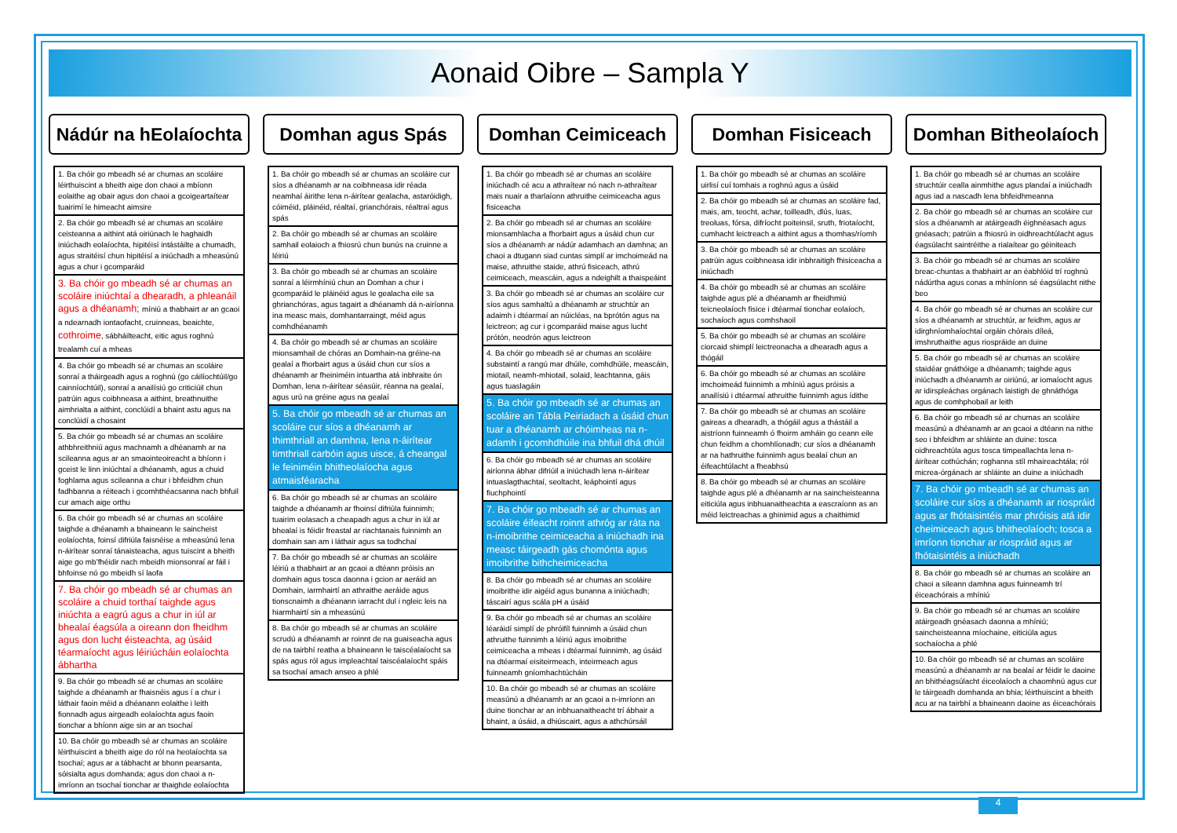Aonaid Oibre – Sampla Y
Nádúr na hEolaíochta
1. Ba chóir go mbeadh sé ar chumas an scoláire léirthuiscint a bheith aige don chaoi a mbíonn eolaithe ag obair agus don chaoi a gcoigeartaítear tuairimí le himeacht aimsire
2. Ba chóir go mbeadh sé ar chumas an scoláire ceisteanna a aithint atá oiriúnach le haghaidh iniúchadh eolaíochta, hipitéisí intástáilte a chumadh, agus straitéisí chun hipitéisí a iniúchadh a mheasúnú agus a chur i gcomparáid
3. Ba chóir go mbeadh sé ar chumas an scoláire iniúchtaí a dhearadh, a phleanáil agus a dhéanamh; míniú a thabhairt ar an gcaoi a ndearnadh iontaofacht, cruinneas, beaichte, cothroime, sábháilteacht, eitic agus roghnú trealamh cuí a mheas
4. Ba chóir go mbeadh sé ar chumas an scoláire sonraí a tháirgeadh agus a roghnú (go cáilíochtúil/go cainníochtúil), sonraí a anailísiú go criticiúil chun patrúin agus coibhneasa a aithint, breathnuithe aimhrialta a aithint, conclúidí a bhaint astu agus na conclúidí a chosaint
5. Ba chóir go mbeadh sé ar chumas an scoláire athbhreithniú agus machnamh a dhéanamh ar na scileanna agus ar an smaointeoireacht a bhíonn i gceist le linn iniúchtaí a dhéanamh, agus a chuid foghlama agus scileanna a chur i bhfeidhm chun fadhbanna a réiteach i gcomhthéacsanna nach bhfuil cur amach aige orthu
6. Ba chóir go mbeadh sé ar chumas an scoláire taighde a dhéanamh a bhaineann le saincheist eolaíochta, foinsí difriúla faisnéise a mheasúnú lena n-áirítear sonraí tánaisteacha, agus tuiscint a bheith aige go mb’fhéidir nach mbeidh mionsonraí ar fáil i bhfoinse nó go mbeidh sí laofa
7. Ba chóir go mbeadh sé ar chumas an scoláire a chuid torthaí taighde agus iniúchta a eagrú agus a chur in iúl ar bhealaí éagsúla a oireann don fheidhm agus don lucht éisteachta, ag úsáid téarmaíocht agus léiriúcháin eolaíochta ábhartha
9. Ba chóir go mbeadh sé ar chumas an scoláire taighde a dhéanamh ar fhaisnéis agus í a chur i láthair faoin méid a dhéanann eolaithe i leith fionnadh agus airgeadh eolaíochta agus faoin tionchar a bhíonn aige sin ar an tsochaí
10. Ba chóir go mbeadh sé ar chumas an scoláire léirthuiscint a bheith aige do ról na heolaíochta sa tsochaí; agus ar a tábhacht ar bhonn pearsanta, sóisialta agus domhanda; agus don chaoi a n-imríonn an tsochaí tionchar ar thaighde eolaíochta
Domhan agus Spás
1. Ba chóir go mbeadh sé ar chumas an scoláire cur síos a dhéanamh ar na coibhneasa idir réada neamhaí áirithe lena n-áirítear gealacha, astaróidigh, cóiméid, pláinéid, réaltaí, grianchórais, réaltraí agus spás
2. Ba chóir go mbeadh sé ar chumas an scoláire samhail eolaioch a fhiosrú chun bunús na cruinne a léiriú
3. Ba chóir go mbeadh sé ar chumas an scoláire sonraí a léirmhíniú chun an Domhan a chur i gcomparáid le pláinéid agus le gealacha eile sa ghrianchóras, agus tagairt a dhéanamh dá n-airíonna ina measc mais, domhantarraingt, méid agus comhdhéanamh
4. Ba chóir go mbeadh sé ar chumas an scoláire mionsamhail de chóras an Domhain-na gréine-na gealaí a fhorbairt agus a úsáid chun cur síos a dhéanamh ar fheiniméin intuartha atá inbhraite ón Domhan, lena n-áirítear séasúir, réanna na gealaí, agus urú na gréine agus na gealaí
5. Ba chóir go mbeadh sé ar chumas an scoláire cur síos a dhéanamh ar thimthriall an damhna, lena n-áirítear timthriall carbóin agus uisce, á cheangal le feiniméin bhitheolaíocha agus atmaisféaracha
6. Ba chóir go mbeadh sé ar chumas an scoláire taighde a dhéanamh ar fhoinsí difriúla fuinnimh; tuairim eolasach a cheapadh agus a chur in iúl ar bhealaí is féidir freastal ar riachtanais fuinnimh an domhain san am i láthair agus sa todhchaí
7. Ba chóir go mbeadh sé ar chumas an scoláire léiriú a thabhairt ar an gcaoi a dtéann próisis an domhain agus tosca daonna i gcion ar aeráid an Domhain, iarmhairtí an athraithe aeráide agus tionscnaimh a dhéanann iarracht dul i ngleic leis na hiarmhairtí sin a mheasúnú
8. Ba chóir go mbeadh sé ar chumas an scoláire scrudú a dhéanamh ar roinnt de na guaiseacha agus de na tairbhí reatha a bhaineann le taiscéalaíocht sa spás agus ról agus impleachtaí taiscéalaíocht spáis sa tsochaí amach anseo a phlé
Domhan Ceimiceach
1. Ba chóir go mbeadh sé ar chumas an scoláire iniúchadh cé acu a athraítear nó nach n-athraítear mais nuair a tharlaíonn athruithe ceimiceacha agus fisiceacha
2. Ba chóir go mbeadh sé ar chumas an scoláire mionsamhlacha a fhorbairt agus a úsáid chun cur síos a dhéanamh ar nádúr adamhach an damhna; an chaoi a dtugann siad cuntas simplí ar imchoimeád na maise, athruithe staide, athrú fisiceach, athrú ceimiceach, meascáin, agus a ndeighilt a thaispeáint
3. Ba chóir go mbeadh sé ar chumas an scoláire cur síos agus samhaltú a dhéanamh ar struchtúr an adaimh i dtéarmaí an núicléas, na bprótón agus na leictreon; ag cur i gcomparáid maise agus lucht prótón, neodrón agus leictreon
4. Ba chóir go mbeadh sé ar chumas an scoláire substaintí a rangú mar dhúile, comhdhúile, meascáin, miotail, neamh-mhiotail, solaid, leachtanna, gáis agus tuaslagáin
5. Ba chóir go mbeadh sé ar chumas an scoláire an Tábla Peiriadach a úsáid chun tuar a dhéanamh ar chóimheas na n-adamh i gcomhdhúile ina bhfuil dhá dhúil
6. Ba chóir go mbeadh sé ar chumas an scoláire airíonna ábhar difriúil a iniúchadh lena n-áirítear intuaslagthachtaí, seoltacht, leáphointí agus fiuchphointí
7. Ba chóir go mbeadh sé ar chumas an scoláire éifeacht roinnt athróg ar ráta na n-imoibrithe ceimiceacha a iniúchadh ina measc táirgeadh gás chomónta agus imoibrithe bithcheimiceacha
8. Ba chóir go mbeadh sé ar chumas an scoláire imoibrithe idir aigéid agus bunanna a iniúchadh; táscairí agus scála pH a úsáid
9. Ba chóir go mbeadh sé ar chumas an scoláire léaráidí simplí de phróifíl fuinnimh a úsáid chun athruithe fuinnimh a léiriú agus imoibrithe ceimiceacha a mheas i dtéarmaí fuinnimh, ag úsáid na dtéarmaí eisiteirmeach, inteirmeach agus fuinneamh gníomhachtúcháin
10. Ba chóir go mbeadh sé ar chumas an scoláire measúnú a dhéanamh ar an gcaoi a n-imríonn an duine tionchar ar an inbhuanaitheacht trí ábhair a bhaint, a úsáid, a dhiúscairt, agus a athchúrsáil
Domhan Fisiceach
1. Ba chóir go mbeadh sé ar chumas an scoláire uirlisí cuí tomhais a roghnú agus a úsáid
2. Ba chóir go mbeadh sé ar chumas an scoláire fad, mais, am, teocht, achar, toilleadh, dlús, luas, treoluas, fórsa, difríocht poiteinsil, sruth, friotaíocht, cumhacht leictreach a aithint agus a thomhas/ríomh
3. Ba chóir go mbeadh sé ar chumas an scoláire patrúin agus coibhneasa idir inbhraitigh fhisiceacha a iniúchadh
4. Ba chóir go mbeadh sé ar chumas an scoláire taighde agus plé a dhéanamh ar fheidhmiú teicneolaíoch fisice i dtéarmaí tionchar eolaíoch, sochaíoch agus comhshaoil
5. Ba chóir go mbeadh sé ar chumas an scoláire ciorcaid shimplí leictreonacha a dhearadh agus a thógáil
6. Ba chóir go mbeadh sé ar chumas an scoláire imchoimeád fuinnimh a mhíniú agus próisis a anailísiú i dtéarmaí athruithe fuinnimh agus ídithe
7. Ba chóir go mbeadh sé ar chumas an scoláire gaireas a dhearadh, a thógáil agus a thástáil a aistríonn fuinneamh ó fhoirm amháin go ceann eile chun feidhm a chomhlíonadh; cur síos a dhéanamh ar na hathruithe fuinnimh agus bealaí chun an éifeachtúlacht a fheabhsú
8. Ba chóir go mbeadh sé ar chumas an scoláire taighde agus plé a dhéanamh ar na saincheisteanna eiticiúla agus inbhuanaitheachta a eascraíonn as an méid leictreachas a ghinimid agus a chaithimid
Domhan Bitheolaíoch
1. Ba chóir go mbeadh sé ar chumas an scoláire struchtúir cealla ainmhithe agus plandaí a iniúchadh agus iad a nascadh lena bhfeidhmeanna
2. Ba chóir go mbeadh sé ar chumas an scoláire cur síos a dhéanamh ar atáirgeadh éighnéasach agus gnéasach; patrúin a fhiosrú in oidhreachtúlacht agus éagsúlacht saintréithe a rialaítear go géiniteach
3. Ba chóir go mbeadh sé ar chumas an scoláire breac-chuntas a thabhairt ar an éabhlóid trí roghnú nádúrtha agus conas a mhíníonn sé éagsúlacht nithe beo
4. Ba chóir go mbeadh sé ar chumas an scoláire cur síos a dhéanamh ar struchtúr, ar feidhm, agus ar idirghníomhaíochtaí orgáin chórais díleá, imshruthaithe agus riospráide an duine
5. Ba chóir go mbeadh sé ar chumas an scoláire staidéar gnáthóige a dhéanamh; taighde agus iniúchadh a dhéanamh ar oiriúnú, ar iomaíocht agus ar idirspleáchas orgánach laistigh de ghnáthóga agus de comhphobail ar leith
6. Ba chóir go mbeadh sé ar chumas an scoláire measúnú a dhéanamh ar an gcaoi a dtéann na nithe seo i bhfeidhm ar shláinte an duine: tosca oidhreachtúla agus tosca timpeallachta lena n-áirítear cothúchán; roghanna stíl mhaireachtála; ról micrea-órgánach ar shláinte an duine a iniúchadh
7. Ba chóir go mbeadh sé ar chumas an scoláire cur síos a dhéanamh ar riospráid agus ar fhótaisintéis mar phróisis atá idir cheimiceach agus bhitheolaíoch; tosca a imríonn tionchar ar riospráid agus ar fhótaisintéis a iniúchadh
8. Ba chóir go mbeadh sé ar chumas an scoláire an chaoi a sileann damhna agus fuinneamh trí éiceachórais a mhíniú
9. Ba chóir go mbeadh sé ar chumas an scoláire atáirgeadh gnéasach daonna a mhíniú; saincheisteanna míochaine, eiticiúla agus sochaíocha a phlé
10. Ba chóir go mbeadh sé ar chumas an scoláire measúnú a dhéanamh ar na bealaí ar féidir le daoine an bhithéagsúlacht éiceolaíoch a chaomhnú agus cur le táirgeadh domhanda an bhia; léirthuiscint a bheith acu ar na tairbhí a bhaineann daoine as éiceachórais
4